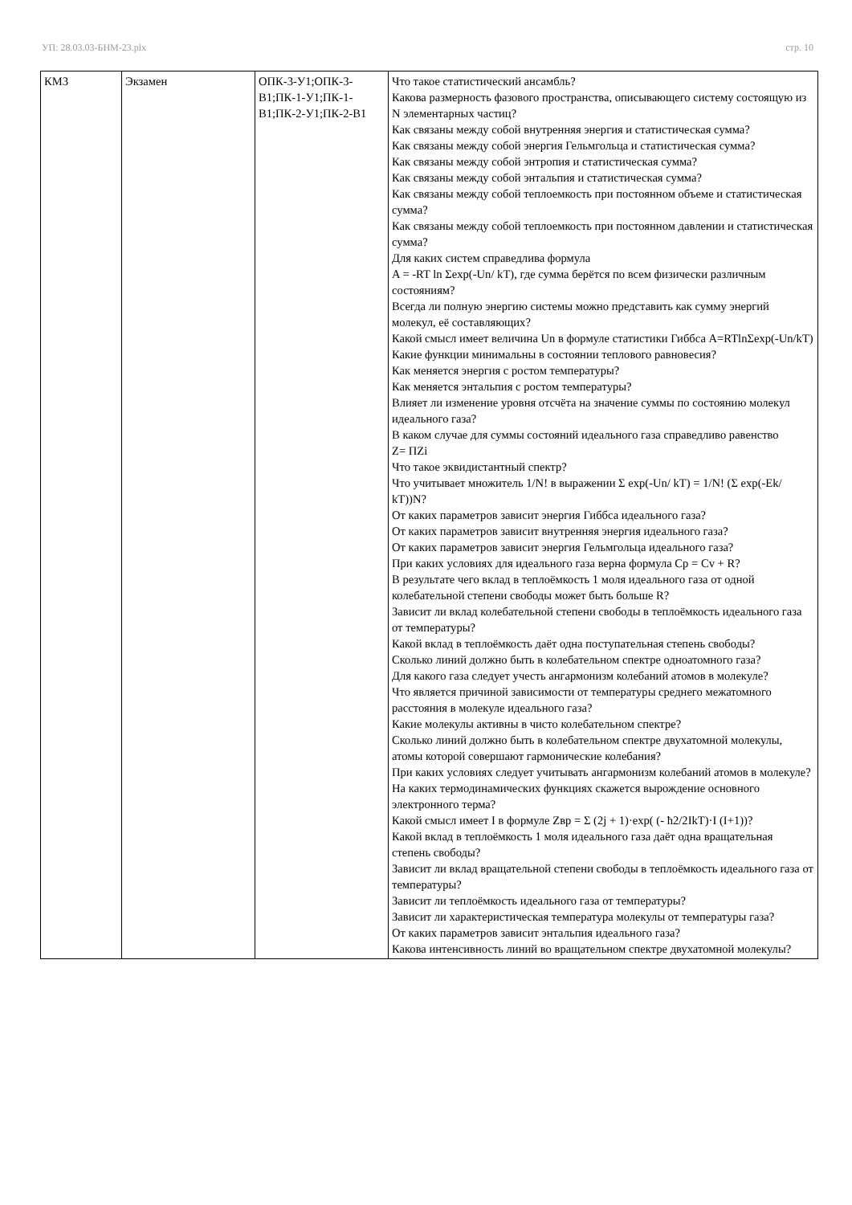УП: 28.03.03-БНМ-23.plx стр. 10
| КМ3 | Экзамен | ОПК-3-У1;ОПК-3-В1;ПК-1-У1;ПК-1-В1;ПК-2-У1;ПК-2-В1 | Что такое статистический ансамбль? Какова размерность фазового пространства, описывающего систему состоящую из N элементарных частиц? Как связаны между собой внутренняя энергия и статистическая сумма? Как связаны между собой энергия Гельмгольца и статистическая сумма? Как связаны между собой энтропия и статистическая сумма? Как связаны между собой энтальпия и статистическая сумма? Как связаны между собой теплоемкость при постоянном объеме и статистическая сумма? Как связаны между собой теплоемкость при постоянном давлении и статистическая сумма? Для каких систем справедлива формула A = -RT ln Σexp(-Un/ kT), где сумма берётся по всем физически различным состояниям? Всегда ли полную энергию системы можно представить как сумму энергий молекул, её составляющих? Какой смысл имеет величина Un в формуле статистики Гиббса A=RTlnΣexp(-Un/kT) Какие функции минимальны в состоянии теплового равновесия? Как меняется энергия с ростом температуры? Как меняется энтальпия с ростом температуры? Влияет ли изменение уровня отсчёта на значение суммы по состоянию молекул идеального газа? В каком случае для суммы состояний идеального газа справедливо равенство Z= ΠZi Что такое эквидистантный спектр? Что учитывает множитель 1/N! в выражении Σ exp(-Un/ kT) = 1/N! (Σ exp(-Ek/ kT))N? От каких параметров зависит энергия Гиббса идеального газа? От каких параметров зависит внутренняя энергия идеального газа? От каких параметров зависит энергия Гельмгольца идеального газа? При каких условиях для идеального газа верна формула Cp = Cv + R? В результате чего вклад в теплоёмкость 1 моля идеального газа от одной колебательной степени свободы может быть больше R? Зависит ли вклад колебательной степени свободы в теплоёмкость идеального газа от температуры? Какой вклад в теплоёмкость даёт одна поступательная степень свободы? Сколько линий должно быть в колебательном спектре одноатомного газа? Для какого газа следует учесть ангармонизм колебаний атомов в молекуле? Что является причиной зависимости от температуры среднего межатомного расстояния в молекуле идеального газа? Какие молекулы активны в чисто колебательном спектре? Сколько линий должно быть в колебательном спектре двухатомной молекулы, атомы которой совершают гармонические колебания? При каких условиях следует учитывать ангармонизм колебаний атомов в молекуле? На каких термодинамических функциях скажется вырождение основного электронного терма? Какой смысл имеет I в формуле Zвр = Σ (2j + 1)·exp( (- ħ2/2IkT)·I (I+1))? Какой вклад в теплоёмкость 1 моля идеального газа даёт одна вращательная степень свободы? Зависит ли вклад вращательной степени свободы в теплоёмкость идеального газа от температуры? Зависит ли теплоёмкость идеального газа от температуры? Зависит ли характеристическая температура молекулы от температуры газа? От каких параметров зависит энтальпия идеального газа? Какова интенсивность линий во вращательном спектре двухатомной молекулы? |